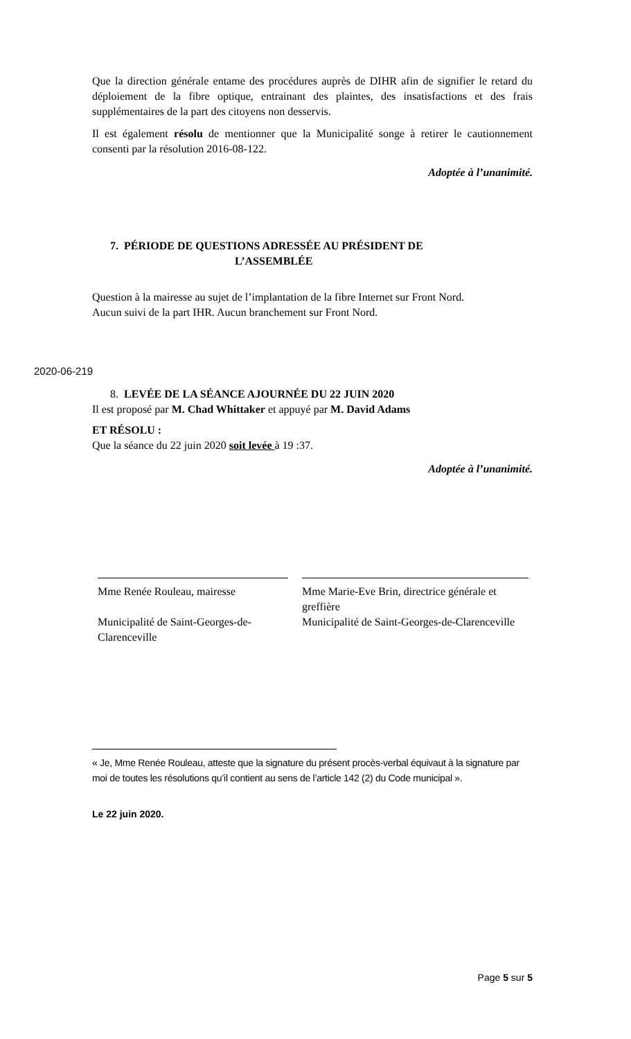Que la direction générale entame des procédures auprès de DIHR afin de signifier le retard du déploiement de la fibre optique, entrainant des plaintes, des insatisfactions et des frais supplémentaires de la part des citoyens non desservis.
Il est également résolu de mentionner que la Municipalité songe à retirer le cautionnement consenti par la résolution 2016-08-122.
Adoptée à l’unanimité.
7. PÉRIODE DE QUESTIONS ADRESSÉE AU PRÉSIDENT DE
L’ASSEMBLÉE
Question à la mairesse au sujet de l’implantation de la fibre Internet sur Front Nord.
Aucun suivi de la part IHR. Aucun branchement sur Front Nord.
2020-06-219
8. LEVÉE DE LA SÉANCE AJOURNÉE DU 22 JUIN 2020
Il est proposé par M. Chad Whittaker et appuyé par M. David Adams
ET RÉSOLU :
Que la séance du 22 juin 2020 soit levée à 19 :37.
Adoptée à l’unanimité.
Mme Renée Rouleau, mairesse
Municipalité de Saint-Georges-de-Clarenceville
Mme Marie-Eve Brin, directrice générale et greffière
Municipalité de Saint-Georges-de-Clarenceville
« Je, Mme Renée Rouleau, atteste que la signature du présent procès-verbal équivaut à la signature par moi de toutes les résolutions qu’il contient au sens de l’article 142 (2) du Code municipal ».
Le 22 juin 2020.
Page 5 sur 5